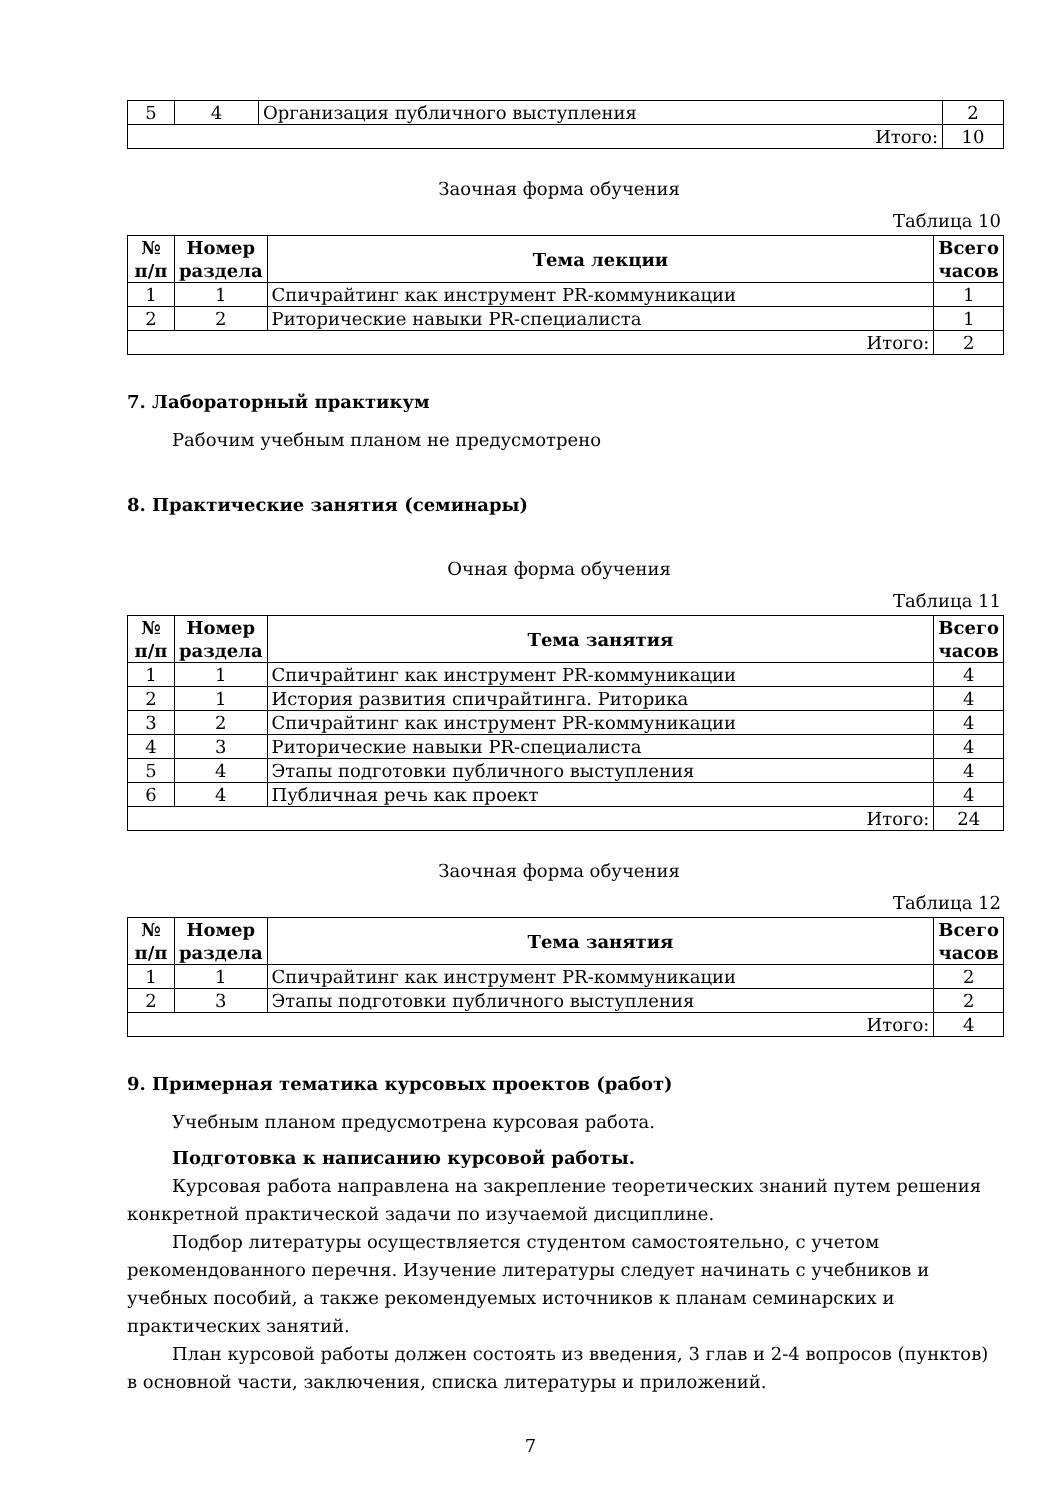| 5 | 4 | Организация публичного выступления | 2 |
| Итого: | | | 10 |
Заочная форма обучения
Таблица 10
| № п/п | Номер раздела | Тема лекции | Всего часов |
| --- | --- | --- | --- |
| 1 | 1 | Спичрайтинг как инструмент PR-коммуникации | 1 |
| 2 | 2 | Риторические навыки PR-специалиста | 1 |
| Итого: | | | 2 |
7. Лабораторный практикум
Рабочим учебным планом не предусмотрено
8. Практические занятия (семинары)
Очная форма обучения
Таблица 11
| № п/п | Номер раздела | Тема занятия | Всего часов |
| --- | --- | --- | --- |
| 1 | 1 | Спичрайтинг как инструмент PR-коммуникации | 4 |
| 2 | 1 | История развития спичрайтинга. Риторика | 4 |
| 3 | 2 | Спичрайтинг как инструмент PR-коммуникации | 4 |
| 4 | 3 | Риторические навыки PR-специалиста | 4 |
| 5 | 4 | Этапы подготовки публичного выступления | 4 |
| 6 | 4 | Публичная речь как проект | 4 |
| Итого: | | | 24 |
Заочная форма обучения
Таблица 12
| № п/п | Номер раздела | Тема занятия | Всего часов |
| --- | --- | --- | --- |
| 1 | 1 | Спичрайтинг как инструмент PR-коммуникации | 2 |
| 2 | 3 | Этапы подготовки публичного выступления | 2 |
| Итого: | | | 4 |
9. Примерная тематика курсовых проектов (работ)
Учебным планом предусмотрена курсовая работа.
Подготовка к написанию курсовой работы.
Курсовая работа направлена на закрепление теоретических знаний путем решения конкретной практической задачи по изучаемой дисциплине.
Подбор литературы осуществляется студентом самостоятельно, с учетом рекомендованного перечня. Изучение литературы следует начинать с учебников и учебных пособий, а также рекомендуемых источников к планам семинарских и практических занятий.
План курсовой работы должен состоять из введения, 3 глав и 2-4 вопросов (пунктов) в основной части, заключения, списка литературы и приложений.
7